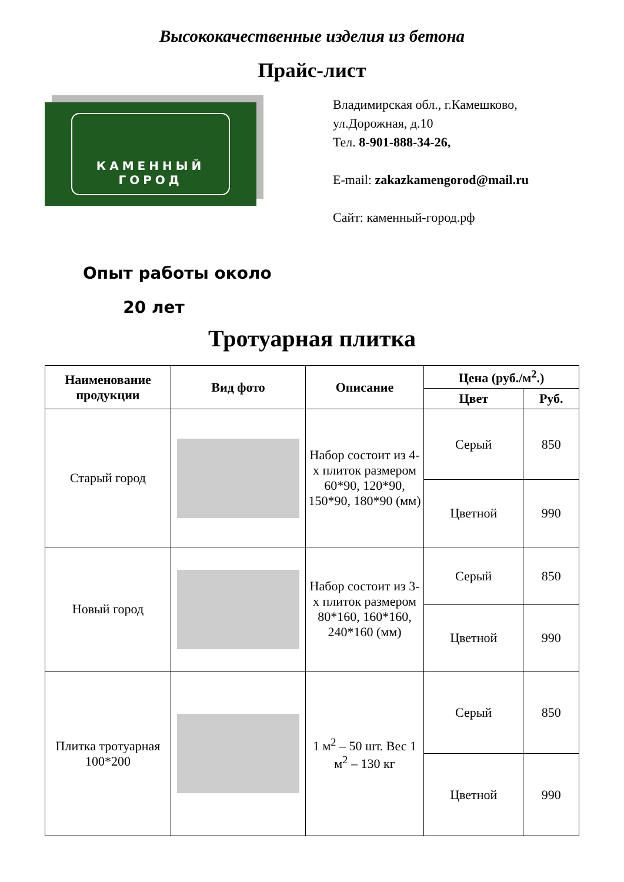Высококачественные изделия из бетона
Прайс-лист
КАМЕННЫЙ
ГОРОД
Владимирская обл., г.Камешково,
ул.Дорожная, д.10
Тел. 8-901-888-34-26,
E-mail: zakazkamengorod@mail.ru
Сайт: каменный-город.рф
Опыт работы около
20 лет
Тротуарная плитка
| Наименование продукции | Вид фото | Описание | Цена (руб./м<sup>2</sup>.) | |
| --- | --- | --- | --- | --- |
| | | | Цвет | Руб. |
| Старый город | | Набор состоит из 4-х плиток размером 60*90, 120*90, 150*90, 180*90 (мм) | Серый | 850 |
| | | | Цветной | 990 |
| Новый город | | Набор состоит из 3-х плиток размером 80*160, 160*160, 240*160 (мм) | Серый | 850 |
| | | | Цветной | 990 |
| Плитка тротуарная 100*200 | | 1 м<sup>2</sup> – 50 шт. Вес 1 м<sup>2</sup> – 130 кг | Серый | 850 |
| | | | Цветной | 990 |